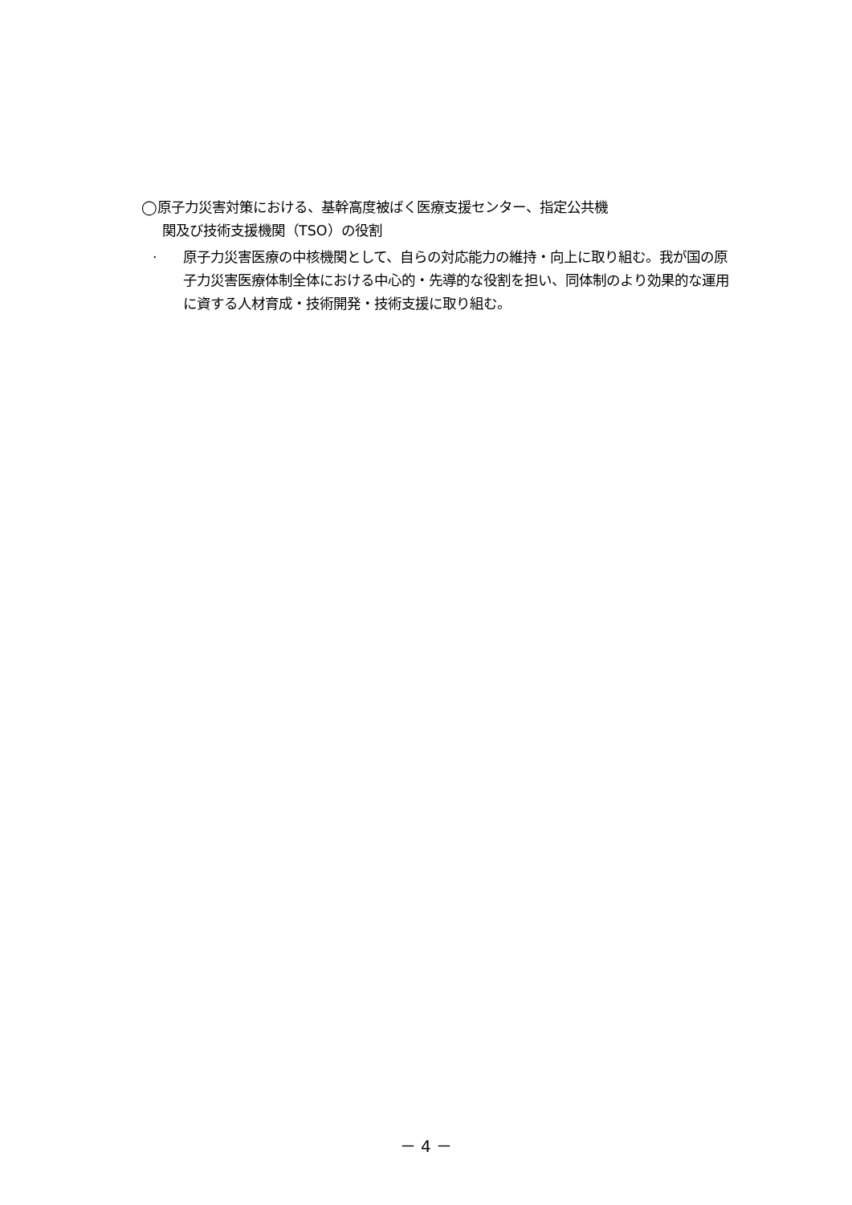◯原子力災害対策における、基幹高度被ばく医療支援センター、指定公共機
関及び技術支援機関（TSO）の役割
· 原子力災害医療の中核機関として、自らの対応能力の維持・向上に取り組む。我が国の原子力災害医療体制全体における中心的・先導的な役割を担い、同体制のより効果的な運用に資する人材育成・技術開発・技術支援に取り組む。
－ 4 －